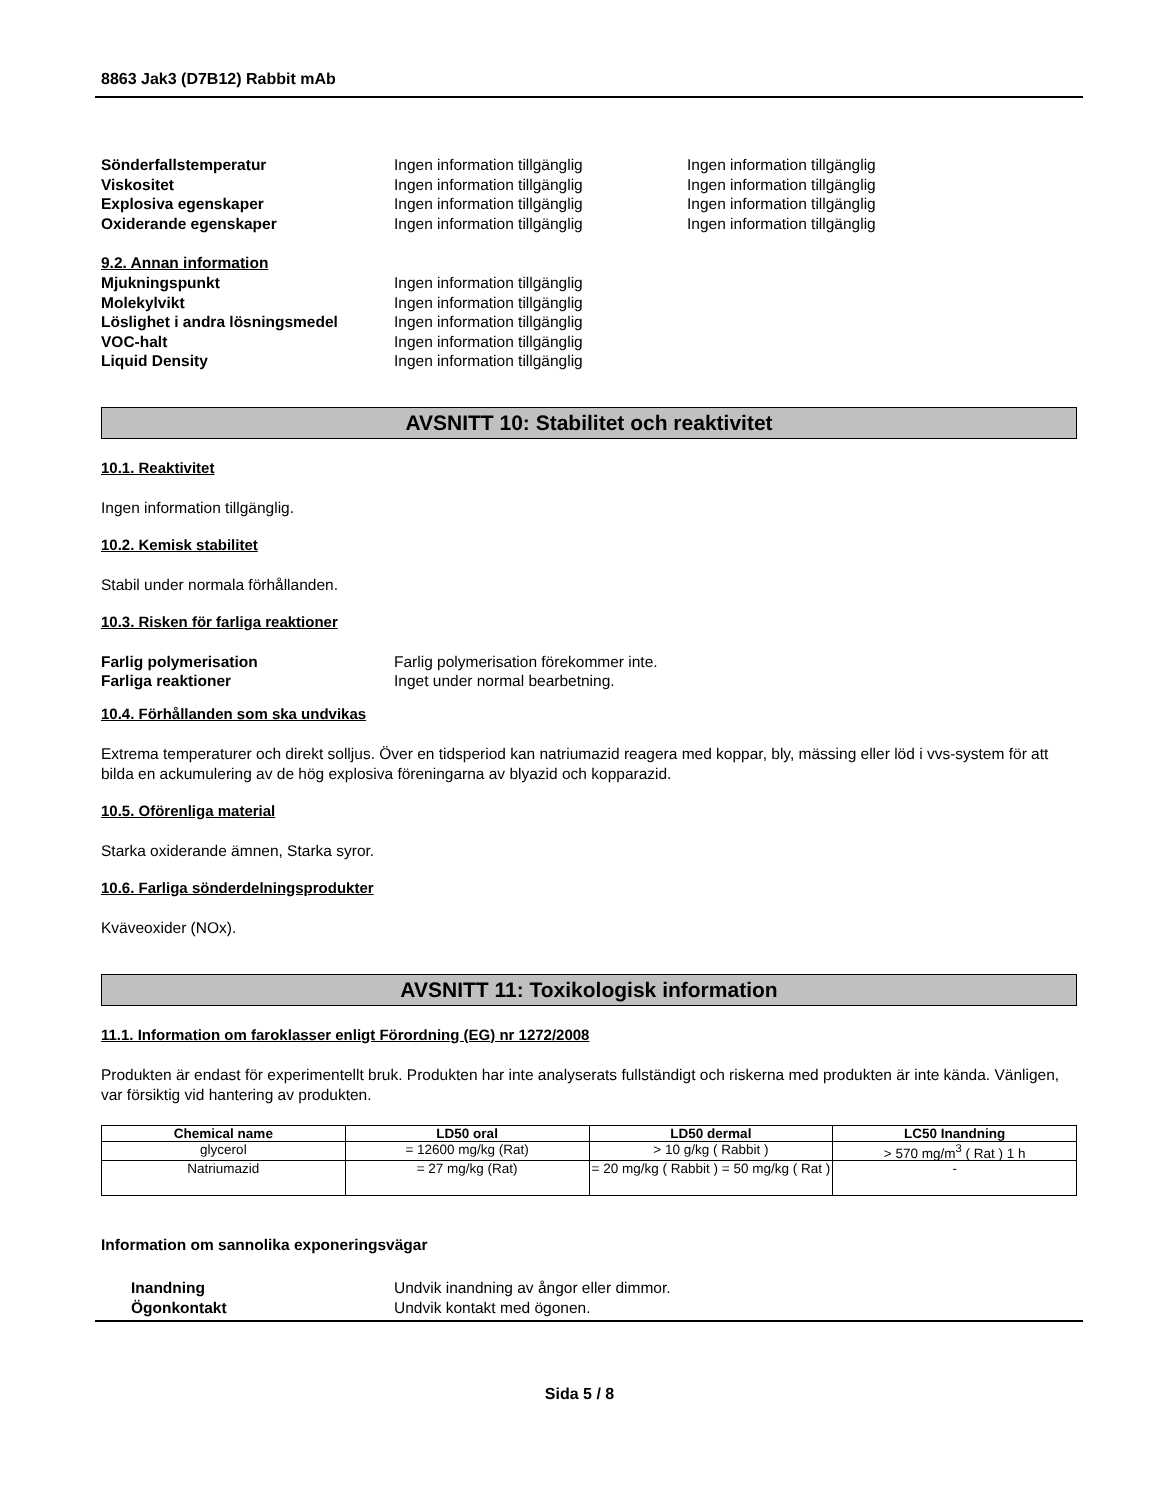8863 Jak3 (D7B12) Rabbit mAb
Sönderfallstemperatur Ingen information tillgänglig Ingen information tillgänglig
Viskositet Ingen information tillgänglig Ingen information tillgänglig
Explosiva egenskaper Ingen information tillgänglig Ingen information tillgänglig
Oxiderande egenskaper Ingen information tillgänglig Ingen information tillgänglig
9.2. Annan information
Mjukningspunkt Ingen information tillgänglig
Molekylvikt Ingen information tillgänglig
Löslighet i andra lösningsmedel Ingen information tillgänglig
VOC-halt Ingen information tillgänglig
Liquid Density Ingen information tillgänglig
AVSNITT 10: Stabilitet och reaktivitet
10.1. Reaktivitet
Ingen information tillgänglig.
10.2. Kemisk stabilitet
Stabil under normala förhållanden.
10.3. Risken för farliga reaktioner
Farlig polymerisation Farlig polymerisation förekommer inte.
Farliga reaktioner Inget under normal bearbetning.
10.4. Förhållanden som ska undvikas
Extrema temperaturer och direkt solljus. Över en tidsperiod kan natriumazid reagera med koppar, bly, mässing eller löd i vvs-system för att bilda en ackumulering av de hög explosiva föreningarna av blyazid och kopparazid.
10.5. Oförenliga material
Starka oxiderande ämnen, Starka syror.
10.6. Farliga sönderdelningsprodukter
Kväveoxider (NOx).
AVSNITT 11: Toxikologisk information
11.1. Information om faroklasser enligt Förordning (EG) nr 1272/2008
Produkten är endast för experimentellt bruk. Produkten har inte analyserats fullständigt och riskerna med produkten är inte kända. Vänligen, var försiktig vid hantering av produkten.
| Chemical name | LD50 oral | LD50 dermal | LC50 Inandning |
| --- | --- | --- | --- |
| glycerol | = 12600 mg/kg (Rat) | > 10 g/kg ( Rabbit ) | > 570 mg/m<sup>3</sup> ( Rat ) 1 h |
| Natriumazid | = 27 mg/kg (Rat) | = 20 mg/kg ( Rabbit ) = 50 mg/kg ( Rat ) | - |
Information om sannolika exponeringsvägar
Inandning Undvik inandning av ångor eller dimmor.
Ögonkontakt Undvik kontakt med ögonen.
Sida 5 / 8